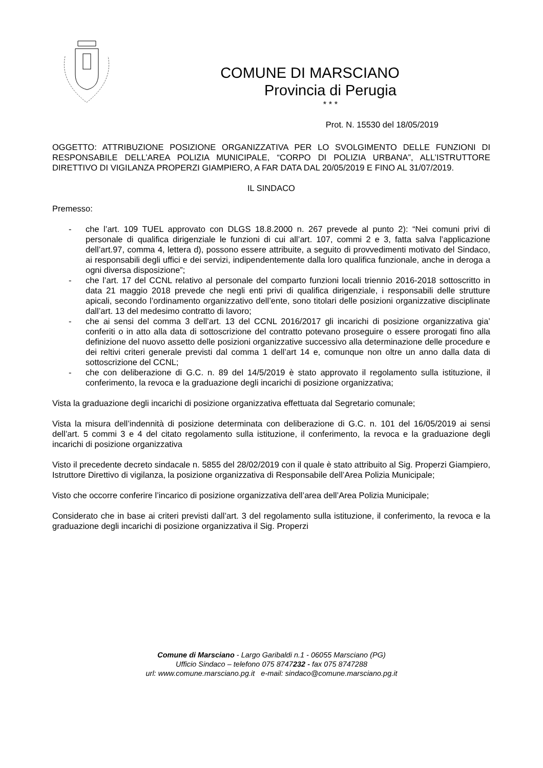COMUNE DI MARSCIANO
Provincia di Perugia
* * *
Prot. N. 15530 del 18/05/2019
OGGETTO: ATTRIBUZIONE POSIZIONE ORGANIZZATIVA PER LO SVOLGIMENTO DELLE FUNZIONI DI RESPONSABILE DELL’AREA POLIZIA MUNICIPALE, “CORPO DI POLIZIA URBANA”, ALL’ISTRUTTORE DIRETTIVO DI VIGILANZA PROPERZI GIAMPIERO, A FAR DATA DAL 20/05/2019 E FINO AL 31/07/2019.
IL SINDACO
Premesso:
- che l’art. 109 TUEL approvato con DLGS 18.8.2000 n. 267 prevede al punto 2): “Nei comuni privi di personale di qualifica dirigenziale le funzioni di cui all’art. 107, commi 2 e 3, fatta salva l’applicazione dell’art.97, comma 4, lettera d), possono essere attribuite, a seguito di provvedimenti motivato del Sindaco, ai responsabili degli uffici e dei servizi, indipendentemente dalla loro qualifica funzionale, anche in deroga a ogni diversa disposizione”;
- che l’art. 17 del CCNL relativo al personale del comparto funzioni locali triennio 2016-2018 sottoscritto in data 21 maggio 2018 prevede che negli enti privi di qualifica dirigenziale, i responsabili delle strutture apicali, secondo l’ordinamento organizzativo dell’ente, sono titolari delle posizioni organizzative disciplinate dall’art. 13 del medesimo contratto di lavoro;
- che ai sensi del comma 3 dell’art. 13 del CCNL 2016/2017 gli incarichi di posizione organizzativa gia’ conferiti o in atto alla data di sottoscrizione del contratto potevano proseguire o essere prorogati fino alla definizione del nuovo assetto delle posizioni organizzative successivo alla determinazione delle procedure e dei reltivi criteri generale previsti dal comma 1 dell’art 14 e, comunque non oltre un anno dalla data di sottoscrizione del CCNL;
- che con deliberazione di G.C. n. 89 del 14/5/2019 è stato approvato il regolamento sulla istituzione, il conferimento, la revoca e la graduazione degli incarichi di posizione organizzativa;
Vista la graduazione degli incarichi di posizione organizzativa effettuata dal Segretario comunale;
Vista la misura dell’indennità di posizione determinata con deliberazione di G.C. n. 101 del 16/05/2019 ai sensi dell’art. 5 commi 3 e 4 del citato regolamento sulla istituzione, il conferimento, la revoca e la graduazione degli incarichi di posizione organizzativa
Visto il precedente decreto sindacale n. 5855 del 28/02/2019 con il quale è stato attribuito al Sig. Properzi Giampiero, Istruttore Direttivo di vigilanza, la posizione organizzativa di Responsabile dell’Area Polizia Municipale;
Visto che occorre conferire l’incarico di posizione organizzativa dell’area dell’Area Polizia Municipale;
Considerato che in base ai criteri previsti dall’art. 3 del regolamento sulla istituzione, il conferimento, la revoca e la graduazione degli incarichi di posizione organizzativa il Sig. Properzi
Comune di Marsciano - Largo Garibaldi n.1 - 06055 Marsciano (PG)
Ufficio Sindaco – telefono 075 8747232 - fax 075 8747288
url: www.comune.marsciano.pg.it e-mail: sindaco@comune.marsciano.pg.it